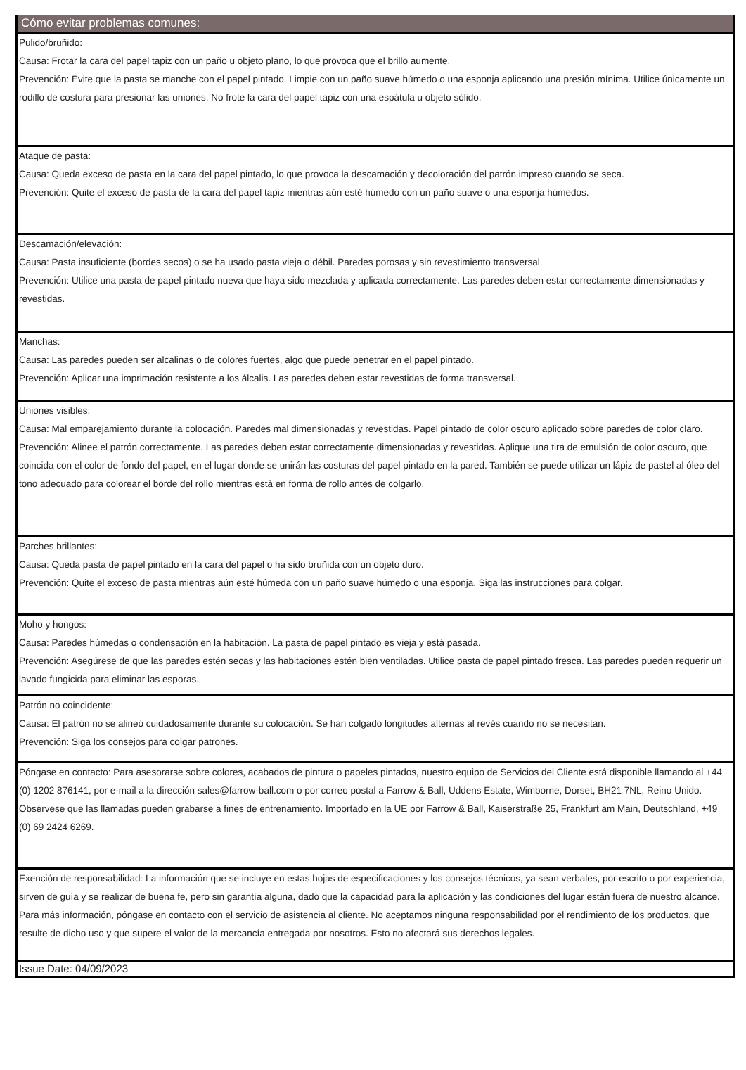Cómo evitar problemas comunes:
Pulido/bruñido:
Causa: Frotar la cara del papel tapiz con un paño u objeto plano, lo que provoca que el brillo aumente.
Prevención: Evite que la pasta se manche con el papel pintado. Limpie con un paño suave húmedo o una esponja aplicando una presión mínima. Utilice únicamente un rodillo de costura para presionar las uniones. No frote la cara del papel tapiz con una espátula u objeto sólido.
Ataque de pasta:
Causa: Queda exceso de pasta en la cara del papel pintado, lo que provoca la descamación y decoloración del patrón impreso cuando se seca.
Prevención: Quite el exceso de pasta de la cara del papel tapiz mientras aún esté húmedo con un paño suave o una esponja húmedos.
Descamación/elevación:
Causa: Pasta insuficiente (bordes secos) o se ha usado pasta vieja o débil. Paredes porosas y sin revestimiento transversal.
Prevención: Utilice una pasta de papel pintado nueva que haya sido mezclada y aplicada correctamente. Las paredes deben estar correctamente dimensionadas y revestidas.
Manchas:
Causa: Las paredes pueden ser alcalinas o de colores fuertes, algo que puede penetrar en el papel pintado.
Prevención: Aplicar una imprimación resistente a los álcalis. Las paredes deben estar revestidas de forma transversal.
Uniones visibles:
Causa: Mal emparejamiento durante la colocación. Paredes mal dimensionadas y revestidas. Papel pintado de color oscuro aplicado sobre paredes de color claro.
Prevención: Alinee el patrón correctamente. Las paredes deben estar correctamente dimensionadas y revestidas. Aplique una tira de emulsión de color oscuro, que coincida con el color de fondo del papel, en el lugar donde se unirán las costuras del papel pintado en la pared. También se puede utilizar un lápiz de pastel al óleo del tono adecuado para colorear el borde del rollo mientras está en forma de rollo antes de colgarlo.
Parches brillantes:
Causa: Queda pasta de papel pintado en la cara del papel o ha sido bruñida con un objeto duro.
Prevención: Quite el exceso de pasta mientras aún esté húmeda con un paño suave húmedo o una esponja. Siga las instrucciones para colgar.
Moho y hongos:
Causa: Paredes húmedas o condensación en la habitación. La pasta de papel pintado es vieja y está pasada.
Prevención: Asegúrese de que las paredes estén secas y las habitaciones estén bien ventiladas. Utilice pasta de papel pintado fresca. Las paredes pueden requerir un lavado fungicida para eliminar las esporas.
Patrón no coincidente:
Causa: El patrón no se alineó cuidadosamente durante su colocación. Se han colgado longitudes alternas al revés cuando no se necesitan.
Prevención: Siga los consejos para colgar patrones.
Póngase en contacto: Para asesorarse sobre colores, acabados de pintura o papeles pintados, nuestro equipo de Servicios del Cliente está disponible llamando al +44 (0) 1202 876141, por e-mail a la dirección sales@farrow-ball.com o por correo postal a Farrow & Ball, Uddens Estate, Wimborne, Dorset, BH21 7NL, Reino Unido. Obsérvese que las llamadas pueden grabarse a fines de entrenamiento. Importado en la UE por Farrow & Ball, Kaiserstraße 25, Frankfurt am Main, Deutschland, +49 (0) 69 2424 6269.
Exención de responsabilidad: La información que se incluye en estas hojas de especificaciones y los consejos técnicos, ya sean verbales, por escrito o por experiencia, sirven de guía y se realizar de buena fe, pero sin garantía alguna, dado que la capacidad para la aplicación y las condiciones del lugar están fuera de nuestro alcance. Para más información, póngase en contacto con el servicio de asistencia al cliente. No aceptamos ninguna responsabilidad por el rendimiento de los productos, que resulte de dicho uso y que supere el valor de la mercancía entregada por nosotros. Esto no afectará sus derechos legales.
Issue Date: 04/09/2023